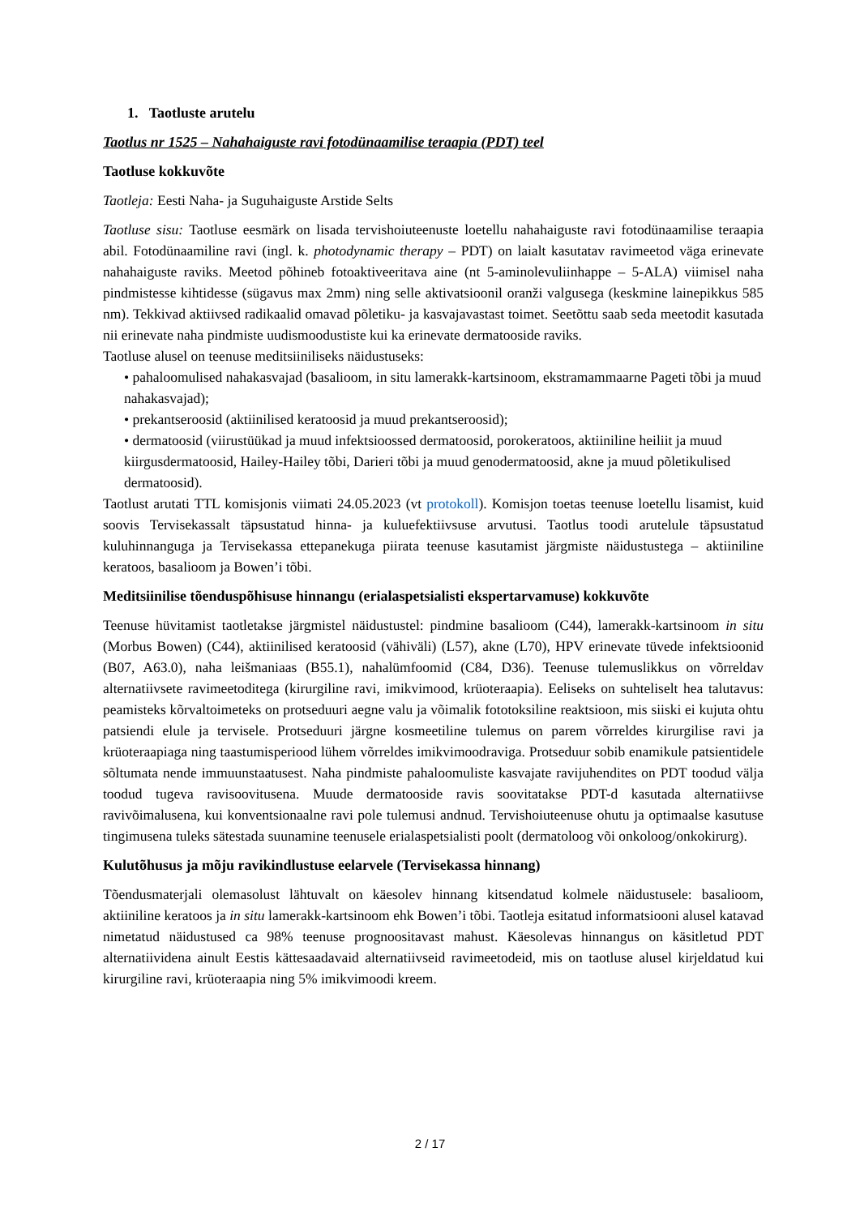1. Taotluste arutelu
Taotlus nr 1525 – Nahahaiguste ravi fotodünaamilise teraapia (PDT) teel
Taotluse kokkuvõte
Taotleja: Eesti Naha- ja Suguhaiguste Arstide Selts
Taotluse sisu: Taotluse eesmärk on lisada tervishoiuteenuste loetellu nahahaiguste ravi fotodünaamilise teraapia abil. Fotodünaamiline ravi (ingl. k. photodynamic therapy – PDT) on laialt kasutatav ravimeetod väga erinevate nahahaiguste raviks. Meetod põhineb fotoaktiveeritava aine (nt 5-aminolevuliinhappe – 5-ALA) viimisel naha pindmistesse kihtidesse (sügavus max 2mm) ning selle aktivatsioonil oranži valgusega (keskmine lainepikkus 585 nm). Tekkivad aktiivsed radikaalid omavad põletiku- ja kasvajavastast toimet. Seetõttu saab seda meetodit kasutada nii erinevate naha pindmiste uudismoodustiste kui ka erinevate dermatooside raviks.
Taotluse alusel on teenuse meditsiiniliseks näidustuseks:
• pahaloomulised nahakasvajad (basalioom, in situ lamerakk-kartsinoom, ekstramammaarne Pageti tõbi ja muud nahakasvajad);
• prekantseroosid (aktiinilised keratoosid ja muud prekantseroosid);
• dermatoosid (viirustüükad ja muud infektsioossed dermatoosid, porokeratoos, aktiiniline heiliit ja muud kiirgusdermatoosid, Hailey-Hailey tõbi, Darieri tõbi ja muud genodermatoosid, akne ja muud põletikulised dermatoosid).
Taotlust arutati TTL komisjonis viimati 24.05.2023 (vt protokoll). Komisjon toetas teenuse loetellu lisamist, kuid soovis Tervisekassalt täpsustatud hinna- ja kuluefektiivsuse arvutusi. Taotlus toodi arutelule täpsustatud kuluhinnanguga ja Tervisekassa ettepanekuga piirata teenuse kasutamist järgmiste näidustustega – aktiiniline keratoos, basalioom ja Bowen’i tõbi.
Meditsiinilise tõenduspõhisuse hinnangu (erialaspetsialisti ekspertarvamuse) kokkuvõte
Teenuse hüvitamist taotletakse järgmistel näidustustel: pindmine basalioom (C44), lamerakk-kartsinoom in situ (Morbus Bowen) (C44), aktiinilised keratoosid (vähiväli) (L57), akne (L70), HPV erinevate tüvede infektsioonid (B07, A63.0), naha leišmaniaas (B55.1), nahalümfoomid (C84, D36). Teenuse tulemuslikkus on võrreldav alternatiivsete ravimeetoditega (kirurgiline ravi, imikvimood, krüoteraapia). Eeliseks on suhteliselt hea talutavus: peamisteks kõrvaltoimeteks on protseduuri aegne valu ja võimalik fototoksiline reaktsioon, mis siiski ei kujuta ohtu patsiendi elule ja tervisele. Protseduuri järgne kosmeetiline tulemus on parem võrreldes kirurgilise ravi ja krüoteraapiaga ning taastumisperiood lühem võrreldes imikvimoodraviga. Protseduur sobib enamikule patsientidele sõltumata nende immuunstaatusest. Naha pindmiste pahaloomuliste kasvajate ravijuhendites on PDT toodud välja toodud tugeva ravisoovitusena. Muude dermatooside ravis soovitatakse PDT-d kasutada alternatiivse ravivõimalusena, kui konventsionaalne ravi pole tulemusi andnud. Tervishoiuteenuse ohutu ja optimaalse kasutuse tingimusena tuleks sätestada suunamine teenusele erialaspetsialisti poolt (dermatoloog või onkoloog/onkokirurg).
Kulutõhusus ja mõju ravikindlustuse eelarvele (Tervisekassa hinnang)
Tõendusmaterjali olemasolust lähtuvalt on käesolev hinnang kitsendatud kolmele näidustusele: basalioom, aktiiniline keratoos ja in situ lamerakk-kartsinoom ehk Bowen’i tõbi. Taotleja esitatud informatsiooni alusel katavad nimetatud näidustused ca 98% teenuse prognoositavast mahust. Käesolevas hinnangus on käsitletud PDT alternatiividena ainult Eestis kättesaadavaid alternatiivseid ravimeetodeid, mis on taotluse alusel kirjeldatud kui kirurgiline ravi, krüoteraapia ning 5% imikvimoodi kreem.
2 / 17